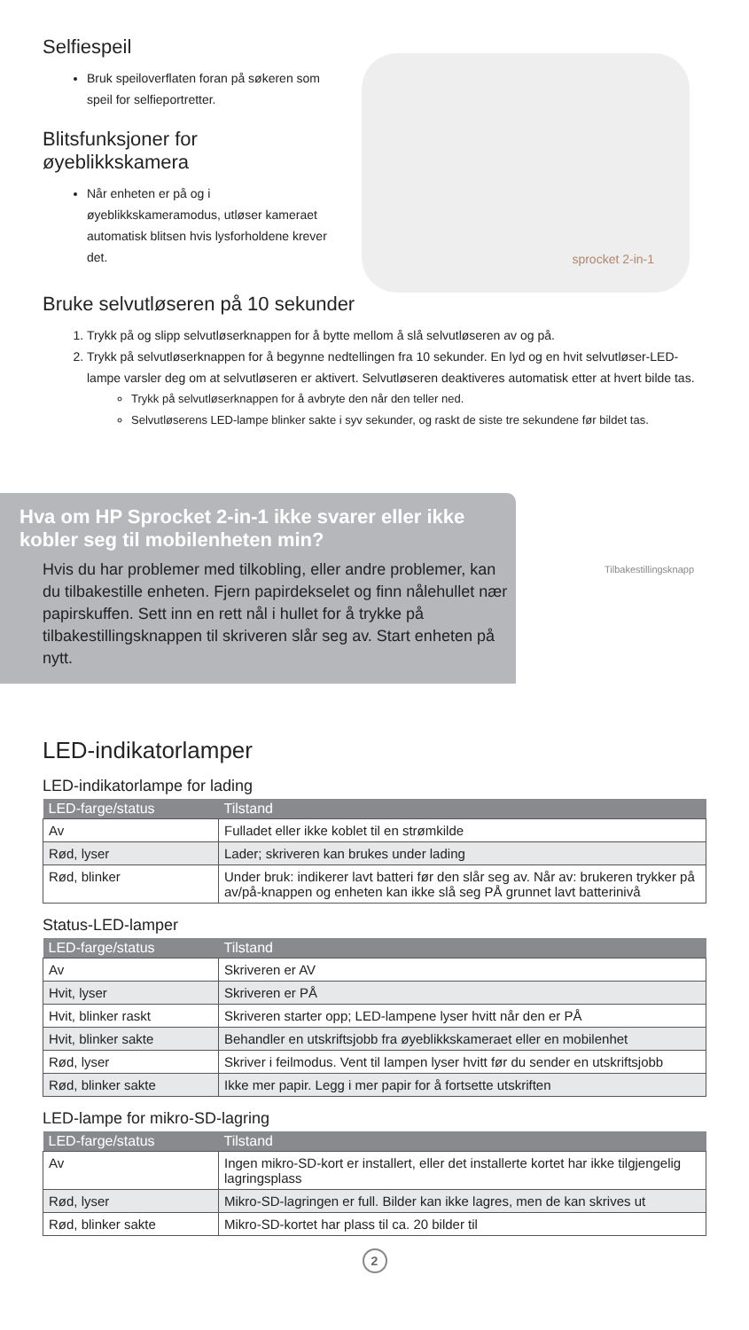Selfiespeil
Bruk speiloverflaten foran på søkeren som speil for selfieportretter.
Blitsfunksjoner for øyeblikkskamera
Når enheten er på og i øyeblikkskameramodus, utløser kameraet automatisk blitsen hvis lysforholdene krever det.
sprocket 2-in-1
Bruke selvutløseren på 10 sekunder
1. Trykk på og slipp selvutløserknappen for å bytte mellom å slå selvutløseren av og på.
2. Trykk på selvutløserknappen for å begynne nedtellingen fra 10 sekunder. En lyd og en hvit selvutløser-LED-lampe varsler deg om at selvutløseren er aktivert. Selvutløseren deaktiveres automatisk etter at hvert bilde tas.
Trykk på selvutløserknappen for å avbryte den når den teller ned.
Selvutløserens LED-lampe blinker sakte i syv sekunder, og raskt de siste tre sekundene før bildet tas.
Hva om HP Sprocket 2-in-1 ikke svarer eller ikke kobler seg til mobilenheten min?
Hvis du har problemer med tilkobling, eller andre problemer, kan du tilbakestille enheten. Fjern papirdekselet og finn nålehullet nær papirskuffen. Sett inn en rett nål i hullet for å trykke på tilbakestillingsknappen til skriveren slår seg av. Start enheten på nytt.
Tilbakestillingsknapp
LED-indikatorlamper
LED-indikatorlampe for lading
| LED-farge/status | Tilstand |
| --- | --- |
| Av | Fulladet eller ikke koblet til en strømkilde |
| Rød, lyser | Lader; skriveren kan brukes under lading |
| Rød, blinker | Under bruk: indikerer lavt batteri før den slår seg av. Når av: brukeren trykker på av/på-knappen og enheten kan ikke slå seg PÅ grunnet lavt batterinivå |
Status-LED-lamper
| LED-farge/status | Tilstand |
| --- | --- |
| Av | Skriveren er AV |
| Hvit, lyser | Skriveren er PÅ |
| Hvit, blinker raskt | Skriveren starter opp; LED-lampene lyser hvitt når den er PÅ |
| Hvit, blinker sakte | Behandler en utskriftsjobb fra øyeblikkskameraet eller en mobilenhet |
| Rød, lyser | Skriver i feilmodus. Vent til lampen lyser hvitt før du sender en utskriftsjobb |
| Rød, blinker sakte | Ikke mer papir. Legg i mer papir for å fortsette utskriften |
LED-lampe for mikro-SD-lagring
| LED-farge/status | Tilstand |
| --- | --- |
| Av | Ingen mikro-SD-kort er installert, eller det installerte kortet har ikke tilgjengelig lagringsplass |
| Rød, lyser | Mikro-SD-lagringen er full. Bilder kan ikke lagres, men de kan skrives ut |
| Rød, blinker sakte | Mikro-SD-kortet har plass til ca. 20 bilder til |
2